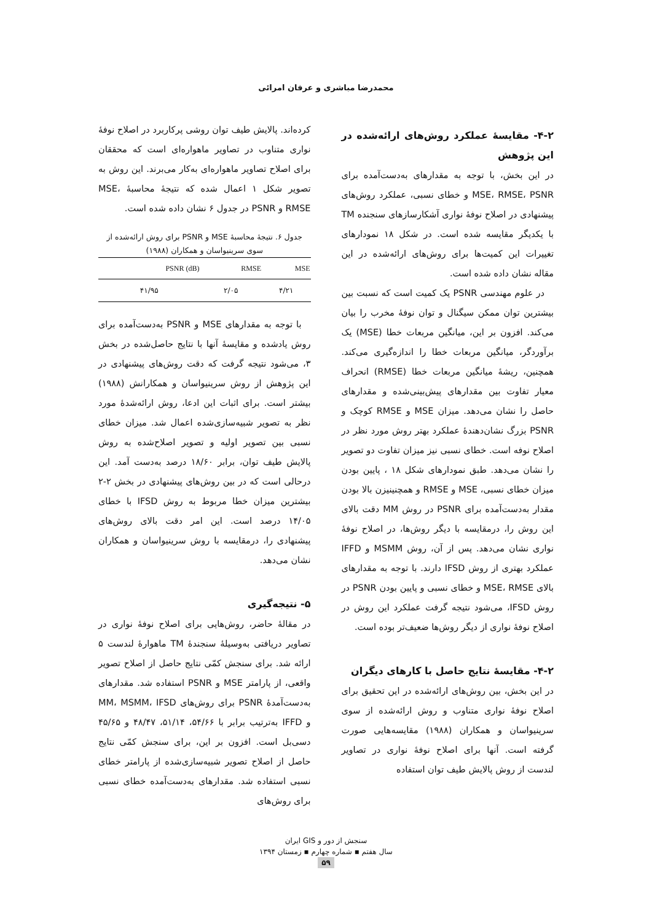محمدرضا مباشری و عرفان امرائی
۴-۲- مقایسهٔ عملکرد روش‌های ارائه‌شده در این پژوهش
در این بخش، با توجه به مقدارهای به‌دست‌آمده برای MSE، RMSE، PSNR و خطای نسبی، عملکرد روش‌های پیشنهادی در اصلاح نوفهٔ نواری آشکارسازهای سنجنده TM با یکدیگر مقایسه شده است. در شکل ۱۸ نمودارهای تغییرات این کمیت‌ها برای روش‌های ارائه‌شده در این مقاله نشان داده شده است.
در علوم مهندسی PSNR یک کمیت است که نسبت بین بیشترین توان ممکن سیگنال و توان نوفهٔ مخرب را بیان می‌کند. افزون بر این، میانگین مربعات خطا (MSE) یک برآوردگر، میانگین مربعات خطا را اندازه‌گیری می‌کند. همچنین، ریشهٔ میانگین مربعات خطا (RMSE) انحراف معیار تفاوت بین مقدارهای پیش‌بینی‌شده و مقدارهای حاصل را نشان می‌دهد. میزان MSE و RMSE کوچک و PSNR بزرگ نشان‌دهندهٔ عملکرد بهتر روش مورد نظر در اصلاح نوفه است. خطای نسبی نیز میزان تفاوت دو تصویر را نشان می‌دهد. طبق نمودارهای شکل ۱۸ ، پایین بودن میزان خطای نسبی، MSE و RMSE و همچنینیزن بالا بودن مقدار به‌دست‌آمده برای PSNR در روش MM دقت بالای این روش را، درمقایسه با دیگر روش‌ها، در اصلاح نوفهٔ نواری نشان می‌دهد. پس از آن، روش MSMM و IFFD عملکرد بهتری از روش IFSD دارند. با توجه به مقدارهای بالای MSE، RMSE و خطای نسبی و پایین بودن PSNR در روش IFSD، می‌شود نتیجه گرفت عملکرد این روش در اصلاح نوفهٔ نواری از دیگر روش‌ها ضعیف‌تر بوده است.
۴-۲- مقایسهٔ نتایج حاصل با کارهای دیگران
در این بخش، بین روش‌های ارائه‌شده در این تحقیق برای اصلاح نوفهٔ نواری متناوب و روش ارائه‌شده از سوی سرینیواسان و همکاران (۱۹۸۸) مقایسه‌هایی صورت گرفته است. آنها برای اصلاح نوفهٔ نواری در تصاویر لندست از روش پالایش طیف توان استفاده
کرده‌اند. پالایش طیف توان روشی پرکاربرد در اصلاح نوفهٔ نواری متناوب در تصاویر ماهواره‌ای است که محققان برای اصلاح تصاویر ماهواره‌ای به‌کار می‌برند. این روش به تصویر شکل ۱ اعمال شده که نتیجهٔ محاسبهٔ MSE، RMSE و PSNR در جدول ۶ نشان داده شده است.
جدول ۶. نتیجهٔ محاسبهٔ MSE و PSNR برای روش ارائه‌شده از سوی سرینیواسان و همکاران (۱۹۸۸)
| MSE | RMSE | PSNR (dB) |
| --- | --- | --- |
| ۴/۲۱ | ۲/۰۵ | ۴۱/۹۵ |
با توجه به مقدارهای MSE و PSNR به‌دست‌آمده برای روش یادشده و مقایسهٔ آنها با نتایج حاصل‌شده در بخش ۳، می‌شود نتیجه گرفت که دقت روش‌های پیشنهادی در این پژوهش از روش سرینیواسان و همکارانش (۱۹۸۸) بیشتر است. برای اثبات این ادعا، روش ارائه‌شدهٔ مورد نظر به تصویر شبیه‌سازی‌شده اعمال شد. میزان خطای نسبی بین تصویر اولیه و تصویر اصلاح‌شده به روش پالایش طیف توان، برابر ۱۸/۶۰ درصد به‌دست آمد. این درحالی است که در بین روش‌های پیشنهادی در بخش ۲-۲ بیشترین میزان خطا مربوط به روش IFSD با خطای ۱۴/۰۵ درصد است. این امر دقت بالای روش‌های پیشنهادی را، درمقایسه با روش سرینیواسان و همکاران نشان می‌دهد.
۵- نتیجه‌گیری
در مقالهٔ حاضر، روش‌هایی برای اصلاح نوفهٔ نواری در تصاویر دریافتی به‌وسیلهٔ سنجندهٔ TM ماهوارهٔ لندست ۵ ارائه شد. برای سنجش کمّی نتایج حاصل از اصلاح تصویر واقعی، از پارامتر MSE و PSNR استفاده شد. مقدارهای به‌دست‌آمدهٔ PSNR برای روش‌های MM، MSMM، IFSD و IFFD به‌ترتیب برابر با ۵۴/۶۶، ۵۱/۱۴، ۴۸/۴۷ و ۴۵/۶۵ دسی‌بل است. افزون بر این، برای سنجش کمّی نتایج حاصل از اصلاح تصویر شبیه‌سازی‌شده از پارامتر خطای نسبی استفاده شد. مقدارهای به‌دست‌آمده خطای نسبی برای روش‌های
سنجش از دور و GIS ایران
سال هفتم ▪ شماره چهارم ▪ زمستان ۱۳۹۴
۵۹